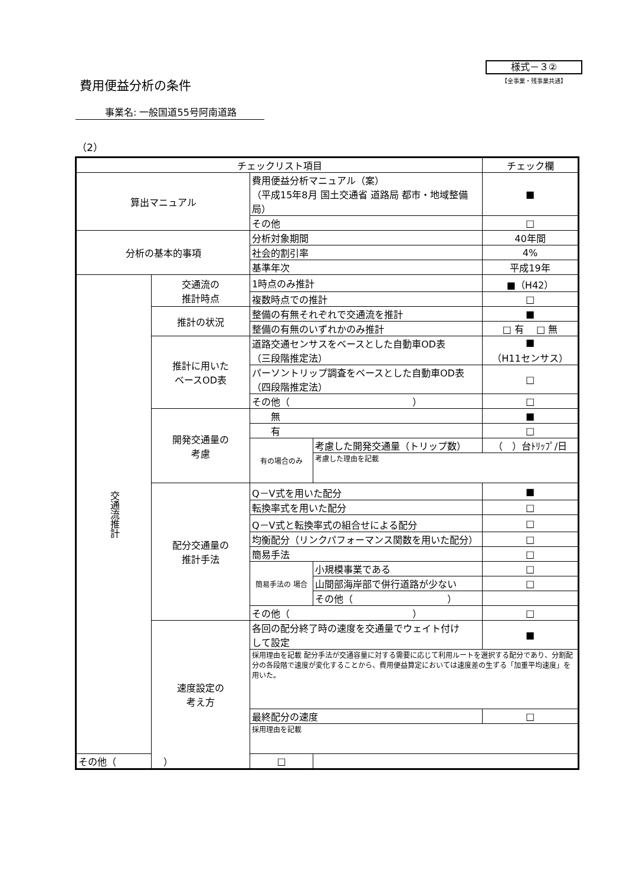様式－３②
【全事業・残事業共通】
費用便益分析の条件
事業名: 一般国道55号阿南道路
（2）
| チェックリスト項目 | | | | チェック欄 |
| --- | --- | --- | --- | --- |
| 算出マニュアル | | 費用便益分析マニュアル（案） （平成15年8月 国土交通省 道路局 都市・地域整備局） | | ■ |
| | | その他 | | □ |
| 分析の基本的事項 | | 分析対象期間 | | 40年間 |
| | | 社会的割引率 | | 4% |
| | | 基準年次 | | 平成19年 |
| 交通流推計 | 交通流の 推計時点 | 1時点のみ推計 | | ■（H42） |
| | | 複数時点での推計 | | □ |
| | 推計の状況 | 整備の有無それぞれで交通流を推計 | | ■ |
| | | 整備の有無のいずれかのみ推計 | | □ 有 □ 無 |
| | 推計に用いた ベースOD表 | 道路交通センサスをベースとした自動車OD表 （三段階推定法） | | ■ （H11センサス） |
| | | パーソントリップ調査をベースとした自動車OD表 （四段階推定法） | | □ |
| | | その他（ ） | | □ |
| | 開発交通量の 考慮 | 無 | | ■ |
| | | 有 | | □ |
| | | 有の場合のみ | 考慮した開発交通量（トリップ数） | （ ）台ﾄﾘｯﾌﾟ/日 |
| | | | 考慮した理由を記載 | |
| | 配分交通量の 推計手法 | Q－V式を用いた配分 | | ■ |
| | | 転換率式を用いた配分 | | □ |
| | | Q－V式と転換率式の組合せによる配分 | | □ |
| | | 均衡配分（リンクパフォーマンス関数を用いた配分） | | □ |
| | | 簡易手法 | | □ |
| | | 簡易手法の 場合 | 小規模事業である | □ |
| | | | 山間部海岸部で併行道路が少ない | □ |
| | | | その他（ ） | |
| | | その他（ ） | | □ |
| | 速度設定の 考え方 | 各回の配分終了時の速度を交通量でウェイト付け して設定 | | ■ |
| | | 採用理由を記載 配分手法が交通容量に対する需要に応じて利用ルートを選択する配分であり、分割配分の各段階で速度が変化することから、費用便益算定においては速度差の生ずる「加重平均速度」を用いた。 | | |
| | | 最終配分の速度 | | □ |
| | | 採用理由を記載 | | |
| その他（ ） | | □ | | |